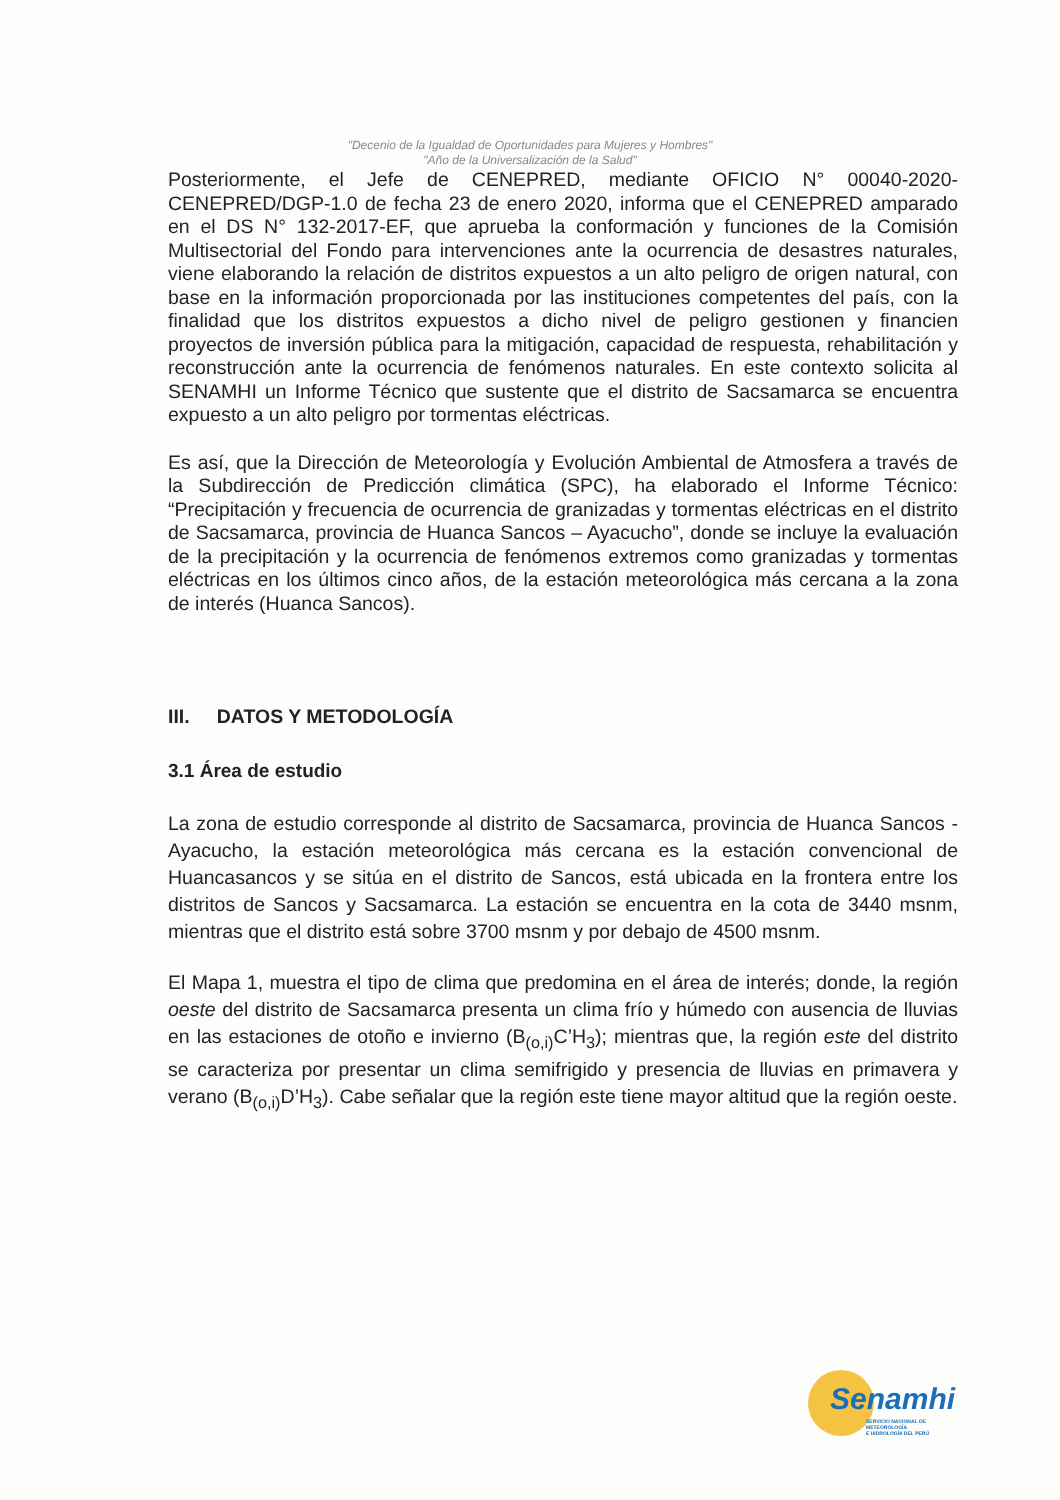"Decenio de la Igualdad de Oportunidades para Mujeres y Hombres"
"Año de la Universalización de la Salud"
Posteriormente, el Jefe de CENEPRED, mediante OFICIO N° 00040-2020-CENEPRED/DGP-1.0 de fecha 23 de enero 2020, informa que el CENEPRED amparado en el DS N° 132-2017-EF, que aprueba la conformación y funciones de la Comisión Multisectorial del Fondo para intervenciones ante la ocurrencia de desastres naturales, viene elaborando la relación de distritos expuestos a un alto peligro de origen natural, con base en la información proporcionada por las instituciones competentes del país, con la finalidad que los distritos expuestos a dicho nivel de peligro gestionen y financien proyectos de inversión pública para la mitigación, capacidad de respuesta, rehabilitación y reconstrucción ante la ocurrencia de fenómenos naturales. En este contexto solicita al SENAMHI un Informe Técnico que sustente que el distrito de Sacsamarca se encuentra expuesto a un alto peligro por tormentas eléctricas.
Es así, que la Dirección de Meteorología y Evolución Ambiental de Atmosfera a través de la Subdirección de Predicción climática (SPC), ha elaborado el Informe Técnico: “Precipitación y frecuencia de ocurrencia de granizadas y tormentas eléctricas en el distrito de Sacsamarca, provincia de Huanca Sancos – Ayacucho”, donde se incluye la evaluación de la precipitación y la ocurrencia de fenómenos extremos como granizadas y tormentas eléctricas en los últimos cinco años, de la estación meteorológica más cercana a la zona de interés (Huanca Sancos).
III. DATOS Y METODOLOGÍA
3.1 Área de estudio
La zona de estudio corresponde al distrito de Sacsamarca, provincia de Huanca Sancos - Ayacucho, la estación meteorológica más cercana es la estación convencional de Huancasancos y se sitúa en el distrito de Sancos, está ubicada en la frontera entre los distritos de Sancos y Sacsamarca. La estación se encuentra en la cota de 3440 msnm, mientras que el distrito está sobre 3700 msnm y por debajo de 4500 msnm.
El Mapa 1, muestra el tipo de clima que predomina en el área de interés; donde, la región oeste del distrito de Sacsamarca presenta un clima frío y húmedo con ausencia de lluvias en las estaciones de otoño e invierno (B<sub>(o,i)</sub>C’H<sub>3</sub>); mientras que, la región este del distrito se caracteriza por presentar un clima semifrigido y presencia de lluvias en primavera y verano (B<sub>(o,i)</sub>D’H<sub>3</sub>). Cabe señalar que la región este tiene mayor altitud que la región oeste.
Senamhi
SERVICIO NACIONAL DE METEOROLOGÍA
E HIDROLOGÍA DEL PERÚ